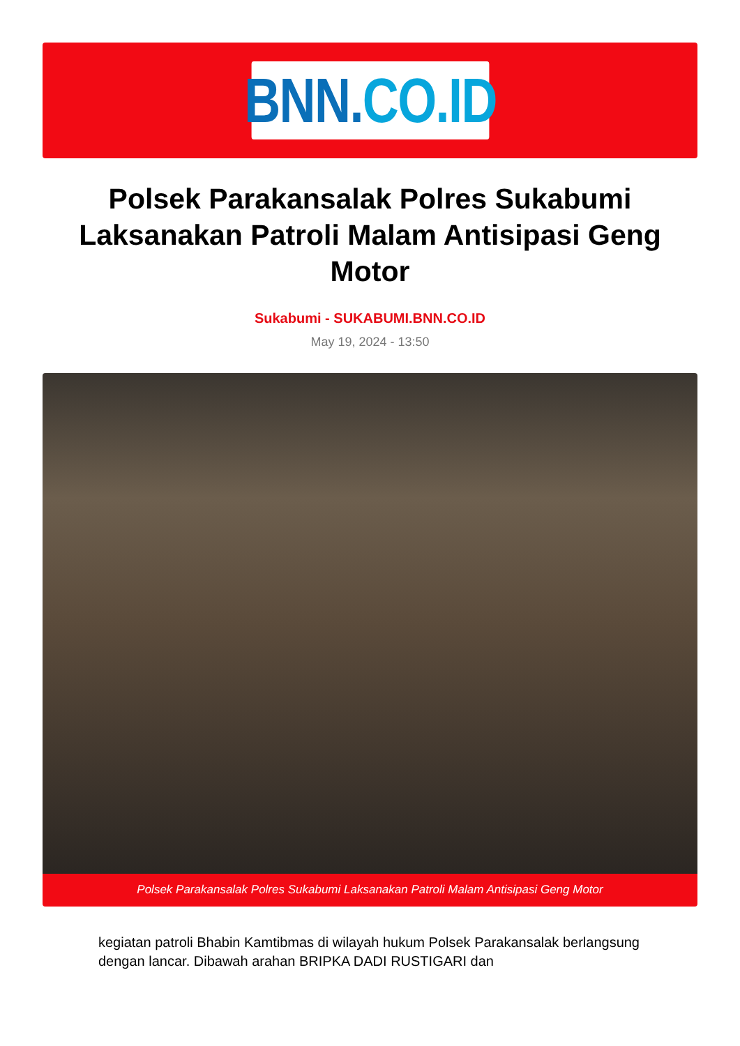BNN. CO.ID
Polsek Parakansalak Polres Sukabumi Laksanakan Patroli Malam Antisipasi Geng Motor
Sukabumi - SUKABUMI.BNN.CO.ID
May 19, 2024 - 13:50
Polsek Parakansalak Polres Sukabumi Laksanakan Patroli Malam Antisipasi Geng Motor
kegiatan patroli Bhabin Kamtibmas di wilayah hukum Polsek Parakansalak berlangsung dengan lancar. Dibawah arahan BRIPKA DADI RUSTIGARI dan